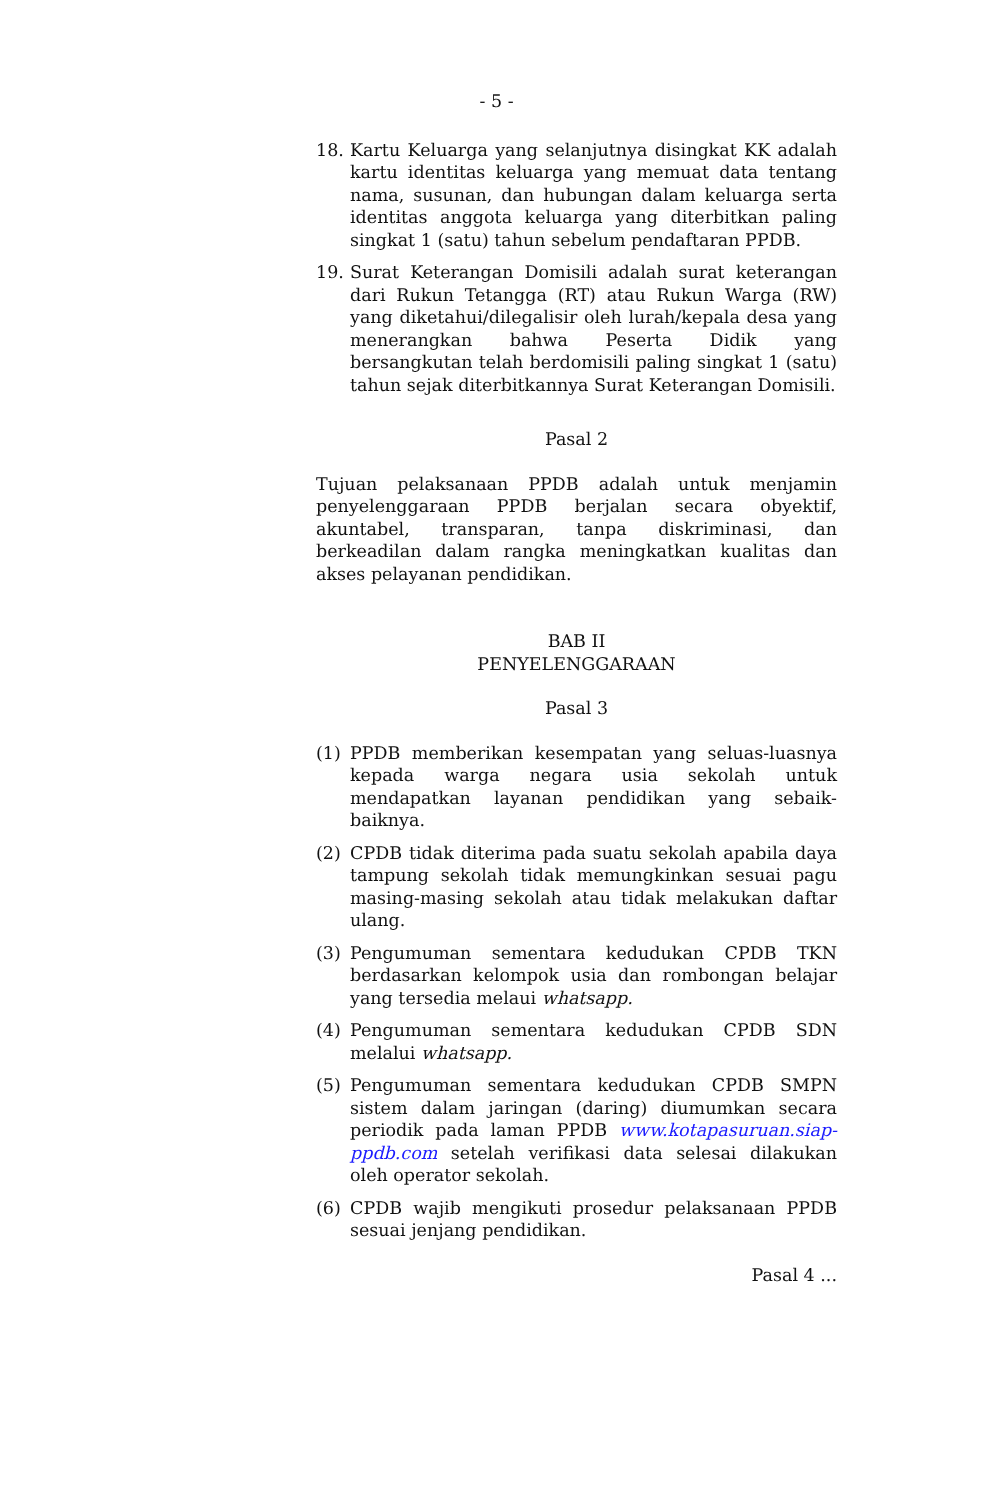- 5 -
18. Kartu Keluarga yang selanjutnya disingkat KK adalah kartu identitas keluarga yang memuat data tentang nama, susunan, dan hubungan dalam keluarga serta identitas anggota keluarga yang diterbitkan paling singkat 1 (satu) tahun sebelum pendaftaran PPDB.
19. Surat Keterangan Domisili adalah surat keterangan dari Rukun Tetangga (RT) atau Rukun Warga (RW) yang diketahui/dilegalisir oleh lurah/kepala desa yang menerangkan bahwa Peserta Didik yang bersangkutan telah berdomisili paling singkat 1 (satu) tahun sejak diterbitkannya Surat Keterangan Domisili.
Pasal 2
Tujuan pelaksanaan PPDB adalah untuk menjamin penyelenggaraan PPDB berjalan secara obyektif, akuntabel, transparan, tanpa diskriminasi, dan berkeadilan dalam rangka meningkatkan kualitas dan akses pelayanan pendidikan.
BAB II
PENYELENGGARAAN
Pasal 3
(1) PPDB memberikan kesempatan yang seluas-luasnya kepada warga negara usia sekolah untuk mendapatkan layanan pendidikan yang sebaik-baiknya.
(2) CPDB tidak diterima pada suatu sekolah apabila daya tampung sekolah tidak memungkinkan sesuai pagu masing-masing sekolah atau tidak melakukan daftar ulang.
(3) Pengumuman sementara kedudukan CPDB TKN berdasarkan kelompok usia dan rombongan belajar yang tersedia melaui whatsapp.
(4) Pengumuman sementara kedudukan CPDB SDN melalui whatsapp.
(5) Pengumuman sementara kedudukan CPDB SMPN sistem dalam jaringan (daring) diumumkan secara periodik pada laman PPDB www.kotapasuruan.siap-ppdb.com setelah verifikasi data selesai dilakukan oleh operator sekolah.
(6) CPDB wajib mengikuti prosedur pelaksanaan PPDB sesuai jenjang pendidikan.
Pasal 4 ...